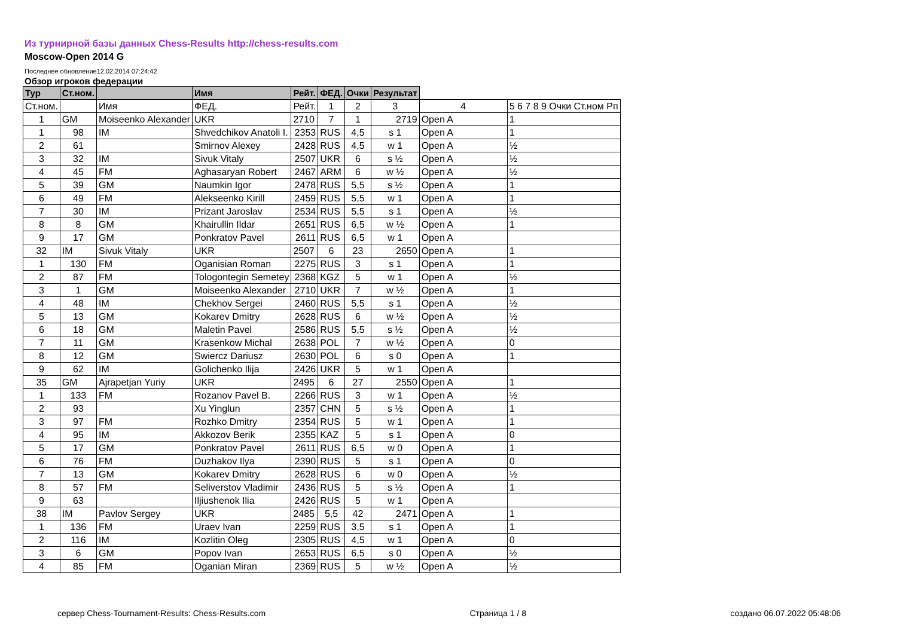Из турнирной базы данных Chess-Results http://chess-results.com
Moscow-Open 2014 G
Последнее обновление12.02.2014 07:24:42
Обзор игроков федерации
| Тур | Ст.ном. | | Имя | Рейт. | ФЕД. | Очки | Результат | | |
| --- | --- | --- | --- | --- | --- | --- | --- | --- | --- |
| Ст.ном. | | Имя | ФЕД. | Рейт. | 1 | 2 | 3 | 4 | 5 6 7 8 9 Очки Ст.ном Рп |
| 1 | GM | Moiseenko Alexander | UKR | 2710 | 7 | 1 | 2719 | Open A | 1 |
| 1 | 98 | IM | Shvedchikov Anatoli I. | 2353 | RUS | 4,5 | s 1 | Open A | 1 |
| 2 | 61 | | Smirnov Alexey | 2428 | RUS | 4,5 | w 1 | Open A | ½ |
| 3 | 32 | IM | Sivuk Vitaly | 2507 | UKR | 6 | s ½ | Open A | ½ |
| 4 | 45 | FM | Aghasaryan Robert | 2467 | ARM | 6 | w ½ | Open A | ½ |
| 5 | 39 | GM | Naumkin Igor | 2478 | RUS | 5,5 | s ½ | Open A | 1 |
| 6 | 49 | FM | Alekseenko Kirill | 2459 | RUS | 5,5 | w 1 | Open A | 1 |
| 7 | 30 | IM | Prizant Jaroslav | 2534 | RUS | 5,5 | s 1 | Open A | ½ |
| 8 | 8 | GM | Khairullin Ildar | 2651 | RUS | 6,5 | w ½ | Open A | 1 |
| 9 | 17 | GM | Ponkratov Pavel | 2611 | RUS | 6,5 | w 1 | Open A | |
| 32 | IM | Sivuk Vitaly | UKR | 2507 | 6 | 23 | 2650 | Open A | 1 |
| 1 | 130 | FM | Oganisian Roman | 2275 | RUS | 3 | s 1 | Open A | 1 |
| 2 | 87 | FM | Tologontegin Semetey | 2368 | KGZ | 5 | w 1 | Open A | ½ |
| 3 | 1 | GM | Moiseenko Alexander | 2710 | UKR | 7 | w ½ | Open A | 1 |
| 4 | 48 | IM | Chekhov Sergei | 2460 | RUS | 5,5 | s 1 | Open A | ½ |
| 5 | 13 | GM | Kokarev Dmitry | 2628 | RUS | 6 | w ½ | Open A | ½ |
| 6 | 18 | GM | Maletin Pavel | 2586 | RUS | 5,5 | s ½ | Open A | ½ |
| 7 | 11 | GM | Krasenkow Michal | 2638 | POL | 7 | w ½ | Open A | 0 |
| 8 | 12 | GM | Swiercz Dariusz | 2630 | POL | 6 | s 0 | Open A | 1 |
| 9 | 62 | IM | Golichenko Ilija | 2426 | UKR | 5 | w 1 | Open A | |
| 35 | GM | Ajrapetjan Yuriy | UKR | 2495 | 6 | 27 | 2550 | Open A | 1 |
| 1 | 133 | FM | Rozanov Pavel B. | 2266 | RUS | 3 | w 1 | Open A | ½ |
| 2 | 93 | | Xu Yinglun | 2357 | CHN | 5 | s ½ | Open A | 1 |
| 3 | 97 | FM | Rozhko Dmitry | 2354 | RUS | 5 | w 1 | Open A | 1 |
| 4 | 95 | IM | Akkozov Berik | 2355 | KAZ | 5 | s 1 | Open A | 0 |
| 5 | 17 | GM | Ponkratov Pavel | 2611 | RUS | 6,5 | w 0 | Open A | 1 |
| 6 | 76 | FM | Duzhakov Ilya | 2390 | RUS | 5 | s 1 | Open A | 0 |
| 7 | 13 | GM | Kokarev Dmitry | 2628 | RUS | 6 | w 0 | Open A | ½ |
| 8 | 57 | FM | Seliverstov Vladimir | 2436 | RUS | 5 | s ½ | Open A | 1 |
| 9 | 63 | | Iljiushenok Ilia | 2426 | RUS | 5 | w 1 | Open A | |
| 38 | IM | Pavlov Sergey | UKR | 2485 | 5,5 | 42 | 2471 | Open A | 1 |
| 1 | 136 | FM | Uraev Ivan | 2259 | RUS | 3,5 | s 1 | Open A | 1 |
| 2 | 116 | IM | Kozlitin Oleg | 2305 | RUS | 4,5 | w 1 | Open A | 0 |
| 3 | 6 | GM | Popov Ivan | 2653 | RUS | 6,5 | s 0 | Open A | ½ |
| 4 | 85 | FM | Oganian Miran | 2369 | RUS | 5 | w ½ | Open A | ½ |
сервер Chess-Tournament-Results: Chess-Results.com Страница 1 / 8 создано 06.07.2022 05:48:06